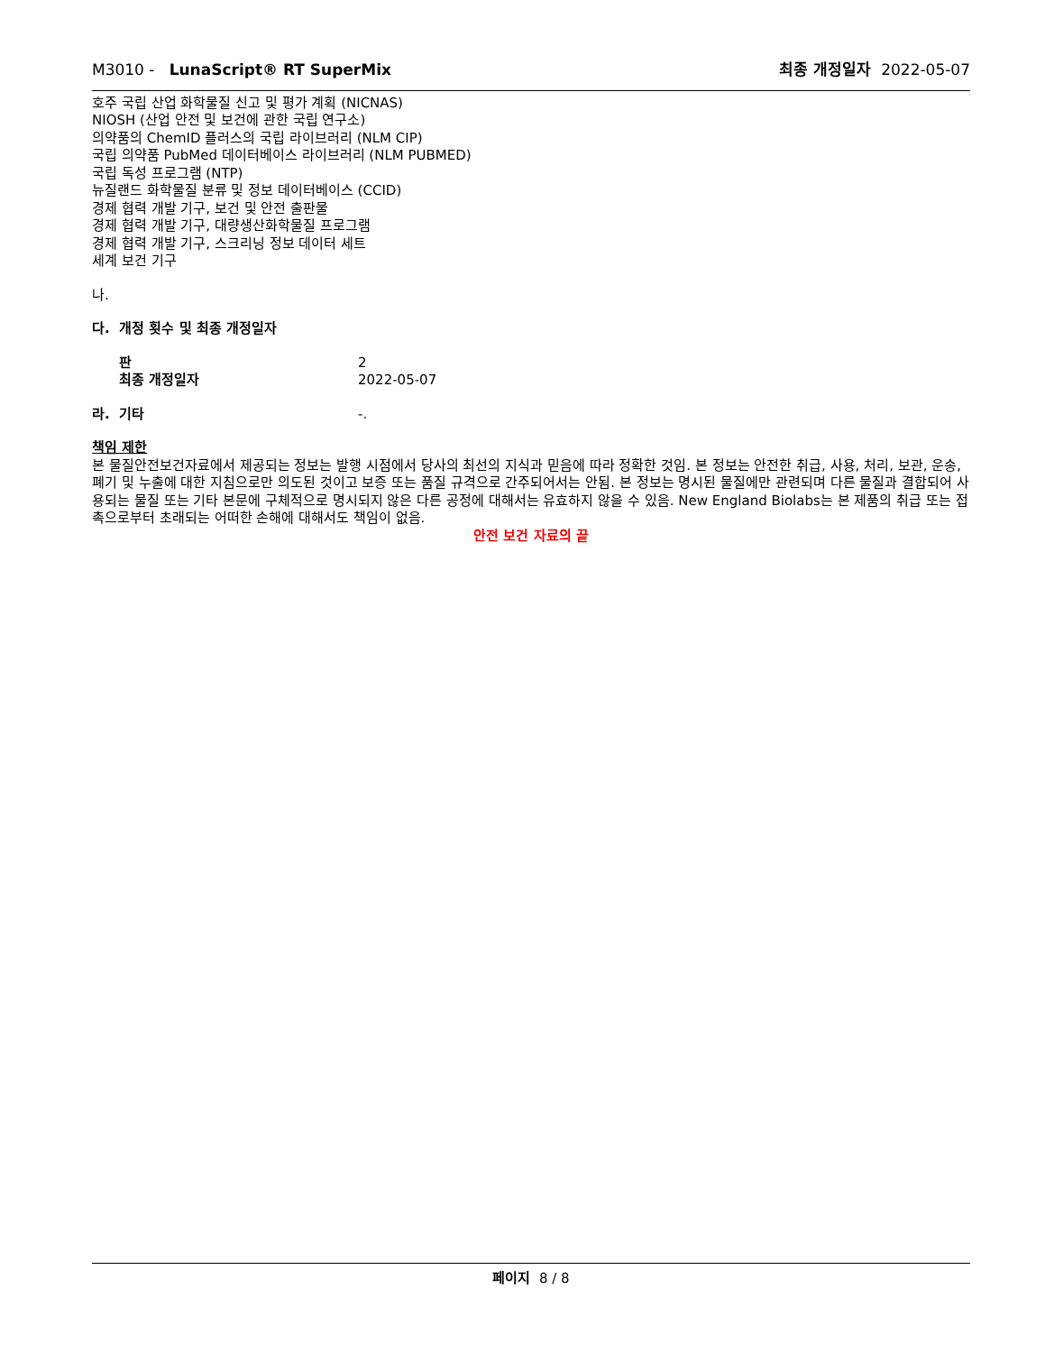M3010 - LunaScript® RT SuperMix
최종 개정일자 2022-05-07
호주 국립 산업 화학물질 신고 및 평가 계획 (NICNAS)
NIOSH (산업 안전 및 보건에 관한 국립 연구소)
의약품의 ChemID 플러스의 국립 라이브러리 (NLM CIP)
국립 의약품 PubMed 데이터베이스 라이브러리 (NLM PUBMED)
국립 독성 프로그램 (NTP)
뉴질랜드 화학물질 분류 및 정보 데이터베이스 (CCID)
경제 협력 개발 기구, 보건 및 안전 출판물
경제 협력 개발 기구, 대량생산화학물질 프로그램
경제 협력 개발 기구, 스크리닝 정보 데이터 세트
세계 보건 기구
나.
다. 개정 횟수 및 최종 개정일자
판 2
최종 개정일자 2022-05-07
라. 기타 -.
책임 제한
본 물질안전보건자료에서 제공되는 정보는 발행 시점에서 당사의 최선의 지식과 믿음에 따라 정확한 것임. 본 정보는 안전한 취급, 사용, 처리, 보관, 운송, 폐기 및 누출에 대한 지침으로만 의도된 것이고 보증 또는 품질 규격으로 간주되어서는 안됨. 본 정보는 명시된 물질에만 관련되며 다른 물질과 결합되어 사용되는 물질 또는 기타 본문에 구체적으로 명시되지 않은 다른 공정에 대해서는 유효하지 않을 수 있음. New England Biolabs는 본 제품의 취급 또는 접촉으로부터 초래되는 어떠한 손해에 대해서도 책임이 없음.
안전 보건 자료의 끝
페이지 8 / 8